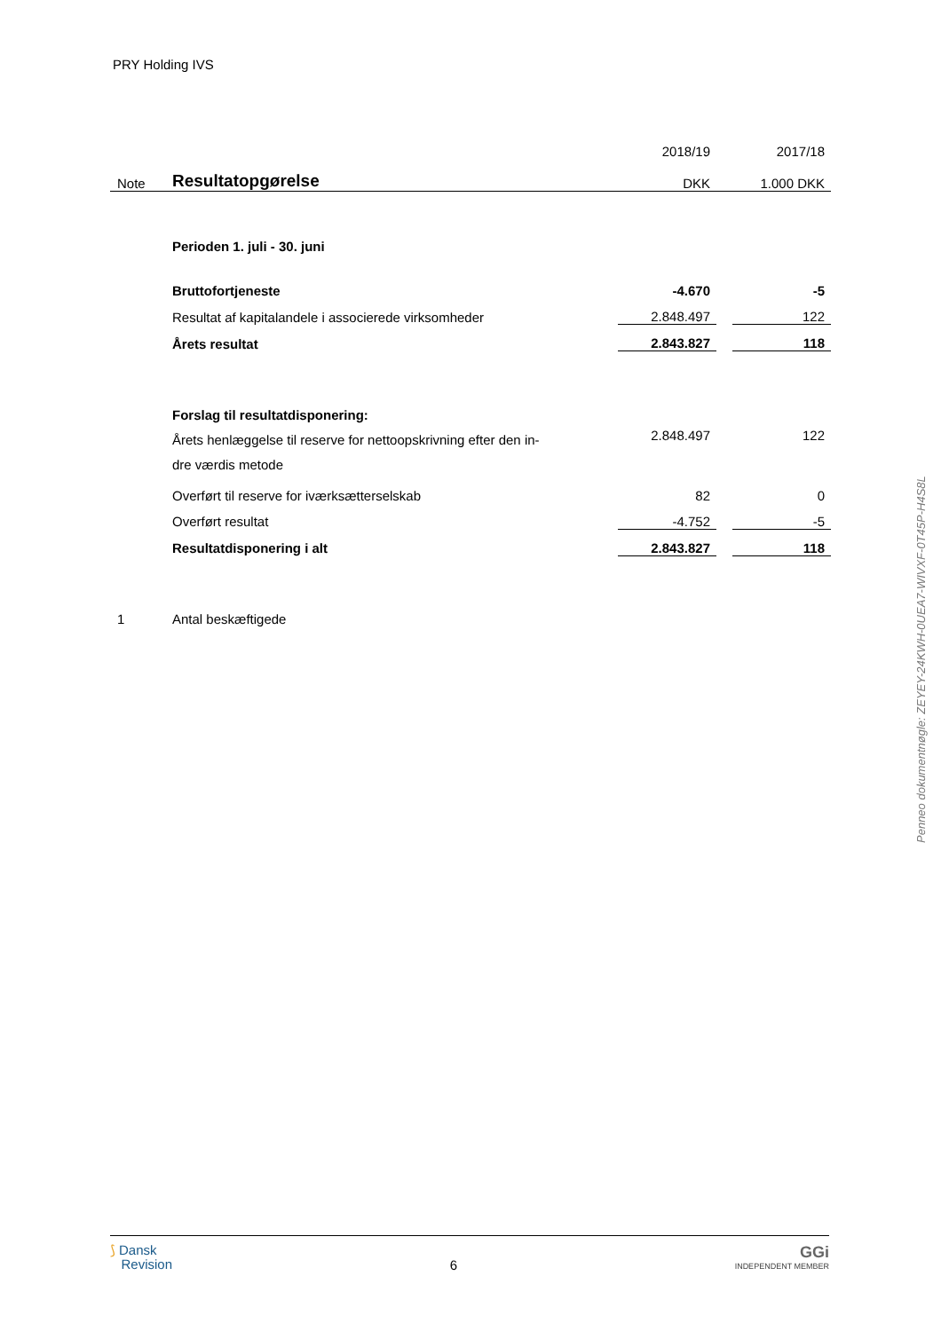PRY Holding IVS
| | | 2018/19 | | 2017/18 |
| Note | Resultatopgørelse | DKK | | 1.000 DKK |
| | Perioden 1. juli - 30. juni | | | |
| | Bruttofortjeneste | -4.670 | | -5 |
| | Resultat af kapitalandele i associerede virksomheder | 2.848.497 | | 122 |
| | Årets resultat | 2.843.827 | | 118 |
| | Forslag til resultatdisponering: | | | |
| | Årets henlæggelse til reserve for nettoopskrivning efter den in- dre værdis metode | 2.848.497 | | 122 |
| | Overført til reserve for iværksætterselskab | 82 | | 0 |
| | Overført resultat | -4.752 | | -5 |
| | Resultatdisponering i alt | 2.843.827 | | 118 |
| 1 | Antal beskæftigede | | | |
Penneo dokumentnøgle: ZEYEY-24KWH-0UEA7-WIVXF-0T45P-H4S8L
⟆ Dansk
Revision
6
GGi
INDEPENDENT MEMBER